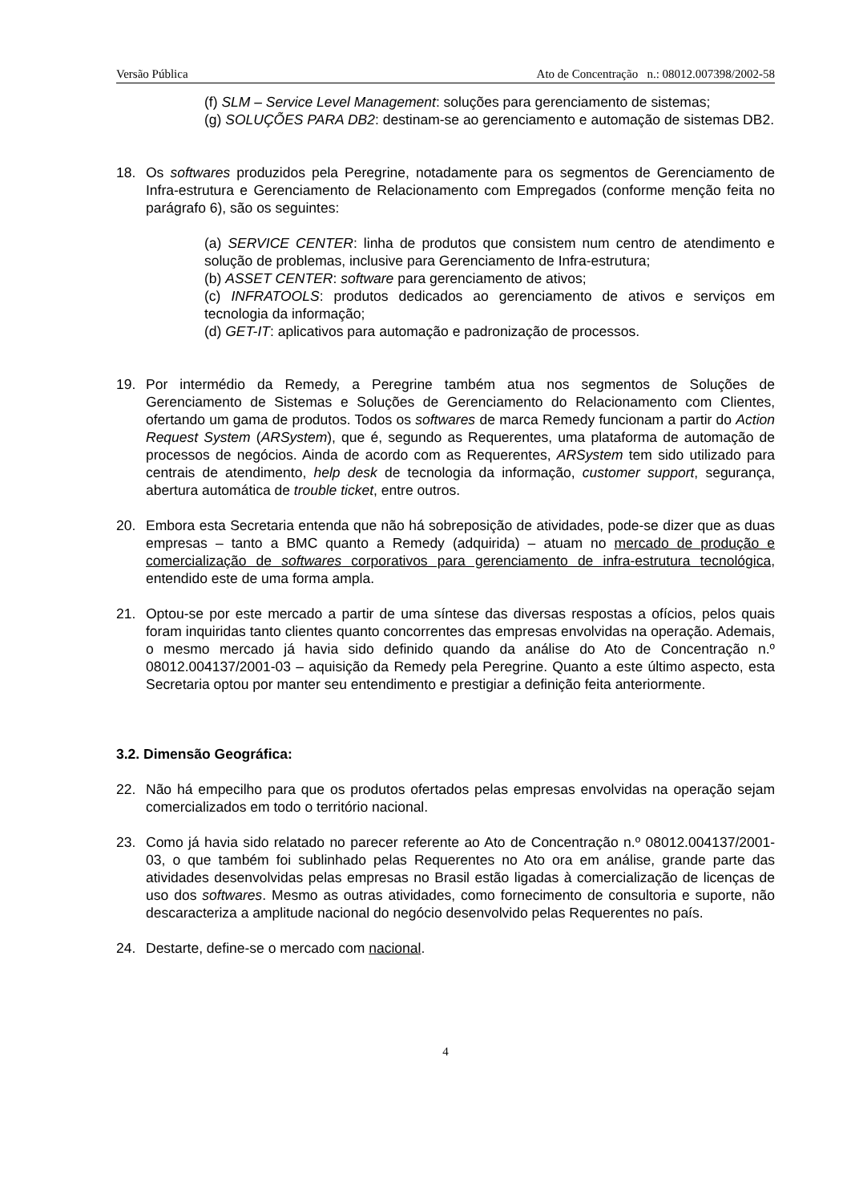Versão Pública Ato de Concentração n.: 08012.007398/2002-58
(f) SLM – Service Level Management: soluções para gerenciamento de sistemas;
(g) SOLUÇÕES PARA DB2: destinam-se ao gerenciamento e automação de sistemas DB2.
18. Os softwares produzidos pela Peregrine, notadamente para os segmentos de Gerenciamento de Infra-estrutura e Gerenciamento de Relacionamento com Empregados (conforme menção feita no parágrafo 6), são os seguintes:
(a) SERVICE CENTER: linha de produtos que consistem num centro de atendimento e solução de problemas, inclusive para Gerenciamento de Infra-estrutura;
(b) ASSET CENTER: software para gerenciamento de ativos;
(c) INFRATOOLS: produtos dedicados ao gerenciamento de ativos e serviços em tecnologia da informação;
(d) GET-IT: aplicativos para automação e padronização de processos.
19. Por intermédio da Remedy, a Peregrine também atua nos segmentos de Soluções de Gerenciamento de Sistemas e Soluções de Gerenciamento do Relacionamento com Clientes, ofertando um gama de produtos. Todos os softwares de marca Remedy funcionam a partir do Action Request System (ARSystem), que é, segundo as Requerentes, uma plataforma de automação de processos de negócios. Ainda de acordo com as Requerentes, ARSystem tem sido utilizado para centrais de atendimento, help desk de tecnologia da informação, customer support, segurança, abertura automática de trouble ticket, entre outros.
20. Embora esta Secretaria entenda que não há sobreposição de atividades, pode-se dizer que as duas empresas – tanto a BMC quanto a Remedy (adquirida) – atuam no mercado de produção e comercialização de softwares corporativos para gerenciamento de infra-estrutura tecnológica, entendido este de uma forma ampla.
21. Optou-se por este mercado a partir de uma síntese das diversas respostas a ofícios, pelos quais foram inquiridas tanto clientes quanto concorrentes das empresas envolvidas na operação. Ademais, o mesmo mercado já havia sido definido quando da análise do Ato de Concentração n.º 08012.004137/2001-03 – aquisição da Remedy pela Peregrine. Quanto a este último aspecto, esta Secretaria optou por manter seu entendimento e prestigiar a definição feita anteriormente.
3.2. Dimensão Geográfica:
22. Não há empecilho para que os produtos ofertados pelas empresas envolvidas na operação sejam comercializados em todo o território nacional.
23. Como já havia sido relatado no parecer referente ao Ato de Concentração n.º 08012.004137/2001-03, o que também foi sublinhado pelas Requerentes no Ato ora em análise, grande parte das atividades desenvolvidas pelas empresas no Brasil estão ligadas à comercialização de licenças de uso dos softwares. Mesmo as outras atividades, como fornecimento de consultoria e suporte, não descaracteriza a amplitude nacional do negócio desenvolvido pelas Requerentes no país.
24. Destarte, define-se o mercado com nacional.
4